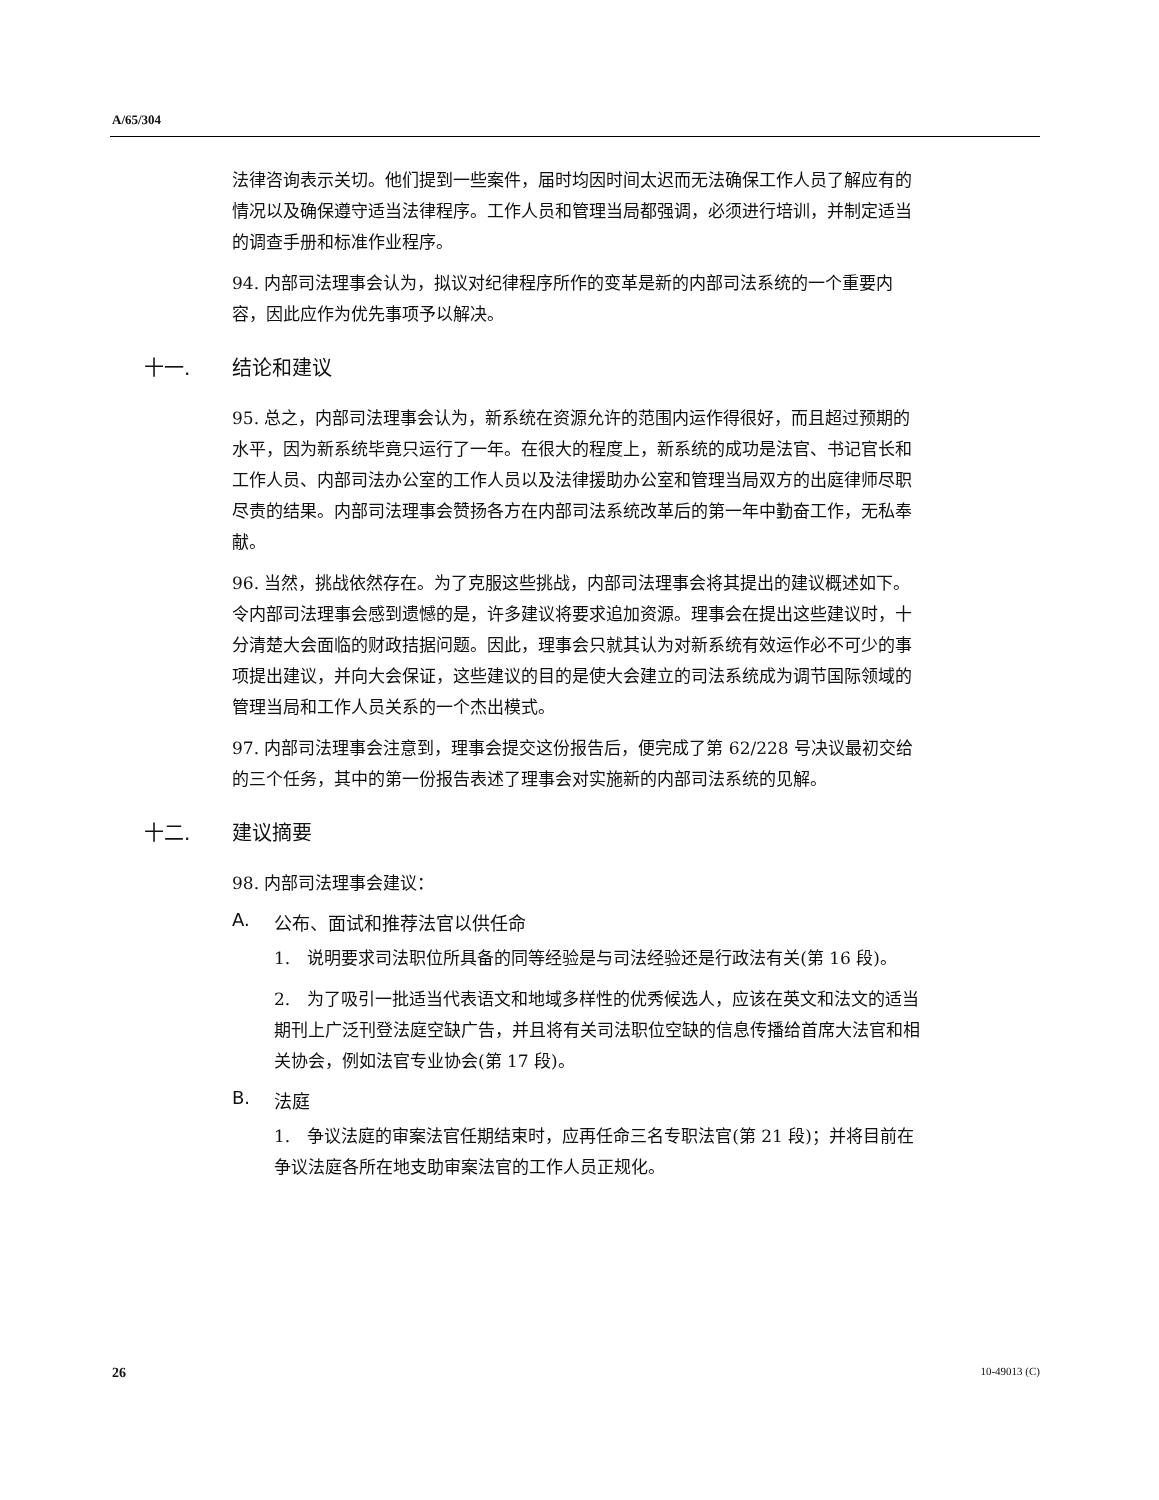A/65/304
法律咨询表示关切。他们提到一些案件，届时均因时间太迟而无法确保工作人员了解应有的情况以及确保遵守适当法律程序。工作人员和管理当局都强调，必须进行培训，并制定适当的调查手册和标准作业程序。
94. 内部司法理事会认为，拟议对纪律程序所作的变革是新的内部司法系统的一个重要内容，因此应作为优先事项予以解决。
十一. 结论和建议
95. 总之，内部司法理事会认为，新系统在资源允许的范围内运作得很好，而且超过预期的水平，因为新系统毕竟只运行了一年。在很大的程度上，新系统的成功是法官、书记官长和工作人员、内部司法办公室的工作人员以及法律援助办公室和管理当局双方的出庭律师尽职尽责的结果。内部司法理事会赞扬各方在内部司法系统改革后的第一年中勤奋工作，无私奉献。
96. 当然，挑战依然存在。为了克服这些挑战，内部司法理事会将其提出的建议概述如下。令内部司法理事会感到遗憾的是，许多建议将要求追加资源。理事会在提出这些建议时，十分清楚大会面临的财政拮据问题。因此，理事会只就其认为对新系统有效运作必不可少的事项提出建议，并向大会保证，这些建议的目的是使大会建立的司法系统成为调节国际领域的管理当局和工作人员关系的一个杰出模式。
97. 内部司法理事会注意到，理事会提交这份报告后，便完成了第 62/228 号决议最初交给的三个任务，其中的第一份报告表述了理事会对实施新的内部司法系统的见解。
十二. 建议摘要
98. 内部司法理事会建议：
A. 公布、面试和推荐法官以供任命
1.　说明要求司法职位所具备的同等经验是与司法经验还是行政法有关(第 16 段)。
2.　为了吸引一批适当代表语文和地域多样性的优秀候选人，应该在英文和法文的适当期刊上广泛刊登法庭空缺广告，并且将有关司法职位空缺的信息传播给首席大法官和相关协会，例如法官专业协会(第 17 段)。
B. 法庭
1.　争议法庭的审案法官任期结束时，应再任命三名专职法官(第 21 段)；并将目前在争议法庭各所在地支助审案法官的工作人员正规化。
26 10-49013 (C)